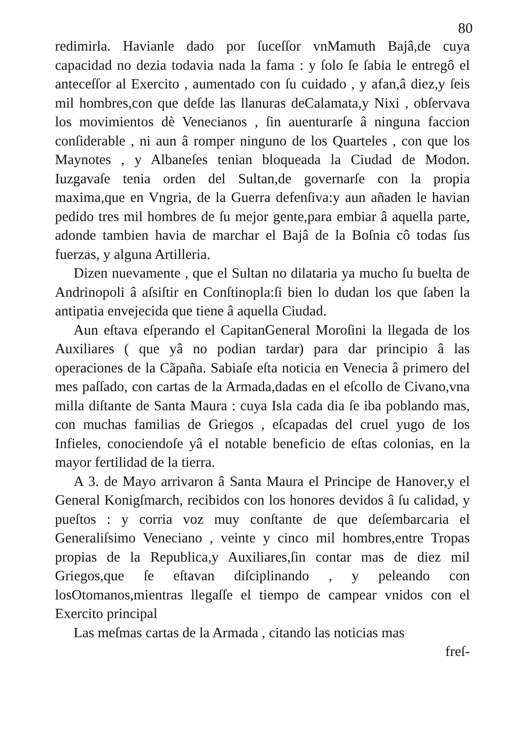80
redimirla. Havianle dado por ſuceſſor vnMamuth Bajâ,de cuya capacidad no dezia todavia nada la fama : y ſolo ſe ſabia le entregô el anteceſſor al Exercito , aumentado con ſu cuidado , y afan,â diez,y ſeis mil hombres,con que deſde las llanuras deCalamata,y Nixi , obſervava los movimientos dè Venecianos , ſin auenturarſe â ninguna faccion conſiderable , ni aun â romper ninguno de los Quarteles , con que los Maynotes , y Albaneſes tenian bloqueada la Ciudad de Modon. Iuzgavaſe tenia orden del Sultan,de governarſe con la propia maxima,que en Vngria, de la Guerra defenſiva:y aun añaden le havian pedido tres mil hombres de ſu mejor gente,para embiar â aquella parte, adonde tambien havia de marchar el Bajâ de la Boſnia cô todas ſus fuerzas, y alguna Artilleria.
Dizen nuevamente , que el Sultan no dilataria ya mucho ſu buelta de Andrinopoli â aſsiſtir en Conſtinopla:ſi bien lo dudan los que ſaben la antipatia envejecida que tiene â aquella Ciudad.
Aun eſtava eſperando el CapitanGeneral Moroſini la llegada de los Auxiliares ( que yâ no podian tardar) para dar principio â las operaciones de la Cãpaña. Sabiaſe eſta noticia en Venecia â primero del mes paſſado, con cartas de la Armada,dadas en el eſcollo de Civano,vna milla diſtante de Santa Maura : cuya Isla cada dia ſe iba poblando mas, con muchas familias de Griegos , eſcapadas del cruel yugo de los Infieles, conociendoſe yâ el notable beneficio de eſtas colonias, en la mayor fertilidad de la tierra.
A 3. de Mayo arrivaron â Santa Maura el Principe de Hanover,y el General Konigſmarch, recibidos con los honores devidos â ſu calidad, y pueſtos : y corria voz muy conſtante de que deſembarcaria el Generaliſsimo Veneciano , veinte y cinco mil hombres,entre Tropas propias de la Republica,y Auxiliares,ſin contar mas de diez mil Griegos,que ſe eſtavan diſciplinando , y peleando con losOtomanos,mientras llegaſſe el tiempo de campear vnidos con el Exercito principal
Las meſmas cartas de la Armada , citando las noticias mas
freſ-